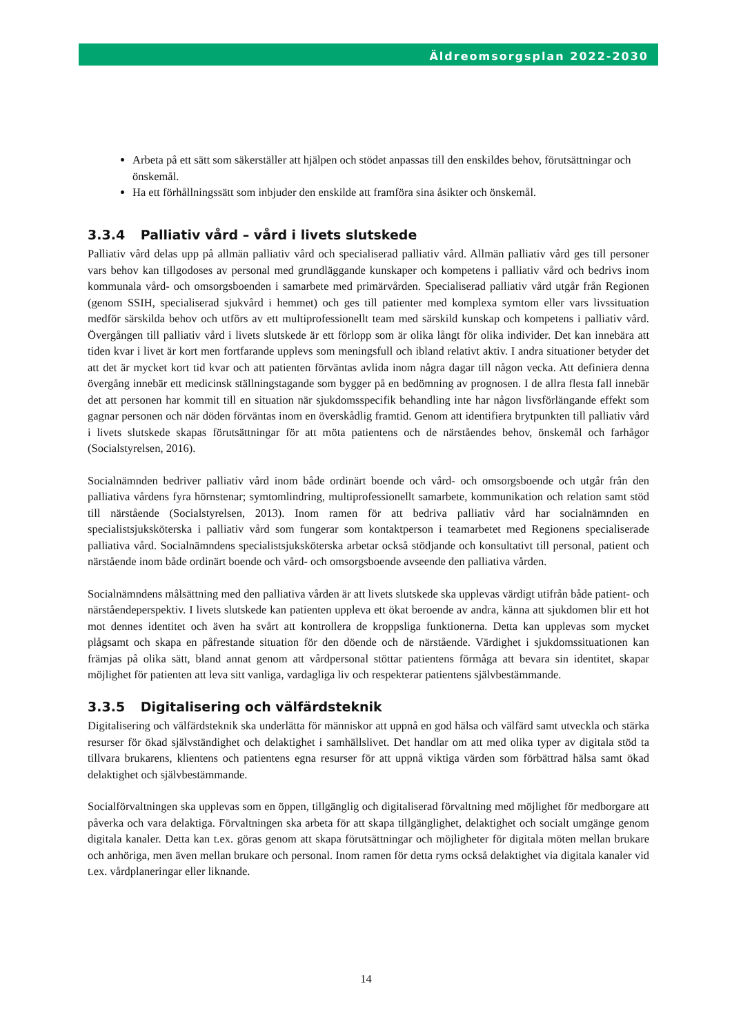Äldreomsorgsplan 2022-2030
Arbeta på ett sätt som säkerställer att hjälpen och stödet anpassas till den enskildes behov, förutsättningar och önskemål.
Ha ett förhållningssätt som inbjuder den enskilde att framföra sina åsikter och önskemål.
3.3.4 Palliativ vård – vård i livets slutskede
Palliativ vård delas upp på allmän palliativ vård och specialiserad palliativ vård. Allmän palliativ vård ges till personer vars behov kan tillgodoses av personal med grundläggande kunskaper och kompetens i palliativ vård och bedrivs inom kommunala vård- och omsorgsboenden i samarbete med primärvården. Specialiserad palliativ vård utgår från Regionen (genom SSIH, specialiserad sjukvård i hemmet) och ges till patienter med komplexa symtom eller vars livssituation medför särskilda behov och utförs av ett multiprofessionellt team med särskild kunskap och kompetens i palliativ vård. Övergången till palliativ vård i livets slutskede är ett förlopp som är olika långt för olika individer. Det kan innebära att tiden kvar i livet är kort men fortfarande upplevs som meningsfull och ibland relativt aktiv. I andra situationer betyder det att det är mycket kort tid kvar och att patienten förväntas avlida inom några dagar till någon vecka. Att definiera denna övergång innebär ett medicinsk ställningstagande som bygger på en bedömning av prognosen. I de allra flesta fall innebär det att personen har kommit till en situation när sjukdomsspecifik behandling inte har någon livsförlängande effekt som gagnar personen och när döden förväntas inom en överskådlig framtid. Genom att identifiera brytpunkten till palliativ vård i livets slutskede skapas förutsättningar för att möta patientens och de närståendes behov, önskemål och farhågor (Socialstyrelsen, 2016).
Socialnämnden bedriver palliativ vård inom både ordinärt boende och vård- och omsorgsboende och utgår från den palliativa vårdens fyra hörnstenar; symtomlindring, multiprofessionellt samarbete, kommunikation och relation samt stöd till närstående (Socialstyrelsen, 2013). Inom ramen för att bedriva palliativ vård har socialnämnden en specialistsjuksköterska i palliativ vård som fungerar som kontaktperson i teamarbetet med Regionens specialiserade palliativa vård. Socialnämndens specialistsjuksköterska arbetar också stödjande och konsultativt till personal, patient och närstående inom både ordinärt boende och vård- och omsorgsboende avseende den palliativa vården.
Socialnämndens målsättning med den palliativa vården är att livets slutskede ska upplevas värdigt utifrån både patient- och närståendeperspektiv. I livets slutskede kan patienten uppleva ett ökat beroende av andra, känna att sjukdomen blir ett hot mot dennes identitet och även ha svårt att kontrollera de kroppsliga funktionerna. Detta kan upplevas som mycket plågsamt och skapa en påfrestande situation för den döende och de närstående. Värdighet i sjukdomssituationen kan främjas på olika sätt, bland annat genom att vårdpersonal stöttar patientens förmåga att bevara sin identitet, skapar möjlighet för patienten att leva sitt vanliga, vardagliga liv och respekterar patientens självbestämmande.
3.3.5 Digitalisering och välfärdsteknik
Digitalisering och välfärdsteknik ska underlätta för människor att uppnå en god hälsa och välfärd samt utveckla och stärka resurser för ökad självständighet och delaktighet i samhällslivet. Det handlar om att med olika typer av digitala stöd ta tillvara brukarens, klientens och patientens egna resurser för att uppnå viktiga värden som förbättrad hälsa samt ökad delaktighet och självbestämmande.
Socialförvaltningen ska upplevas som en öppen, tillgänglig och digitaliserad förvaltning med möjlighet för medborgare att påverka och vara delaktiga. Förvaltningen ska arbeta för att skapa tillgänglighet, delaktighet och socialt umgänge genom digitala kanaler. Detta kan t.ex. göras genom att skapa förutsättningar och möjligheter för digitala möten mellan brukare och anhöriga, men även mellan brukare och personal. Inom ramen för detta ryms också delaktighet via digitala kanaler vid t.ex. vårdplaneringar eller liknande.
14